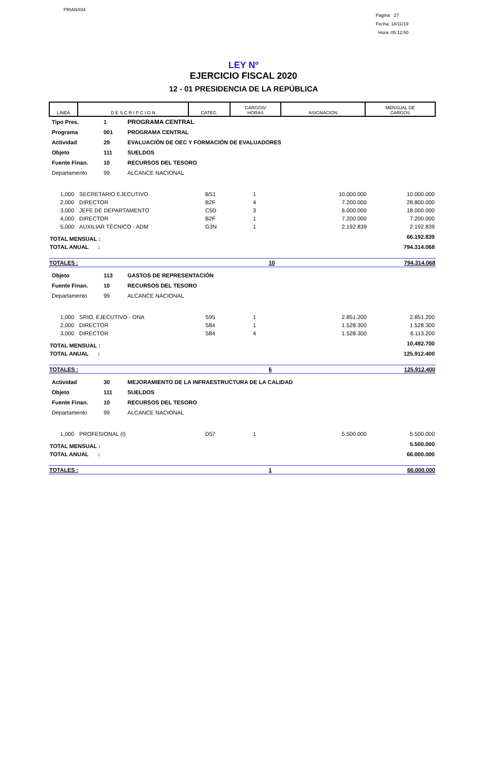PRIANX04
Pagina 27
Fecha: 18/11/19
Hora: 05:12:50
LEY Nº
EJERCICIO FISCAL 2020
12 - 01 PRESIDENCIA DE LA REPÚBLICA
| LINEA | D E S C R I P C I O N | CATEG. | CARGOS/ HORAS | ASIGNACION | MENSUAL DE CARGOS |
| --- | --- | --- | --- | --- | --- |
| Tipo Pres. | 1 | PROGRAMA CENTRAL |
| Programa | 001 | PROGRAMA CENTRAL |
| Actividad | 29 | EVALUACIÓN DE OEC Y FORMACIÓN DE EVALUADORES |
| Objeto | 111 | SUELDOS |
| Fuente Finan. | 10 | RECURSOS DEL TESORO |
| Departamento | 99 | ALCANCE NACIONAL |
| 1,000 | SECRETARIO EJECUTIVO | BS1 | 1 | 10.000.000 | 10.000.000 |
| 2,000 | DIRECTOR | B2F | 4 | 7.200.000 | 28.800.000 |
| 3,000 | JEFE DE DEPARTAMENTO | C5D | 3 | 6.000.000 | 18.000.000 |
| 4,000 | DIRECTOR | B2F | 1 | 7.200.000 | 7.200.000 |
| 5,000 | AUXILIAR TÉCNICO - ADM | G3N | 1 | 2.192.839 | 2.192.839 |
| TOTAL MENSUAL : | | | | | 66.192.839 |
| TOTAL ANUAL : | | | | | 794.314.068 |
| TOTALES : | 10 | 794.314.068 |
| Objeto | 113 | GASTOS DE REPRESENTACIÓN |
| Fuente Finan. | 10 | RECURSOS DEL TESORO |
| Departamento | 99 | ALCANCE NACIONAL |
| 1,000 | SRIO. EJECUTIVO - ONA | S95 | 1 | 2.851.200 | 2.851.200 |
| 2,000 | DIRECTOR | S84 | 1 | 1.528.300 | 1.528.300 |
| 3,000 | DIRECTOR | S84 | 4 | 1.528.300 | 6.113.200 |
| TOTAL MENSUAL : | | | | | 10.492.700 |
| TOTAL ANUAL : | | | | | 125.912.400 |
| TOTALES : | 6 | 125.912.400 |
| Actividad | 30 | MEJORAMIENTO DE LA INFRAESTRUCTURA DE LA CALIDAD |
| Objeto | 111 | SUELDOS |
| Fuente Finan. | 10 | RECURSOS DEL TESORO |
| Departamento | 99 | ALCANCE NACIONAL |
| 1,000 | PROFESIONAL (I) | D57 | 1 | 5.500.000 | 5.500.000 |
| TOTAL MENSUAL : | | | | | 5.500.000 |
| TOTAL ANUAL : | | | | | 66.000.000 |
| TOTALES : | 1 | 66.000.000 |